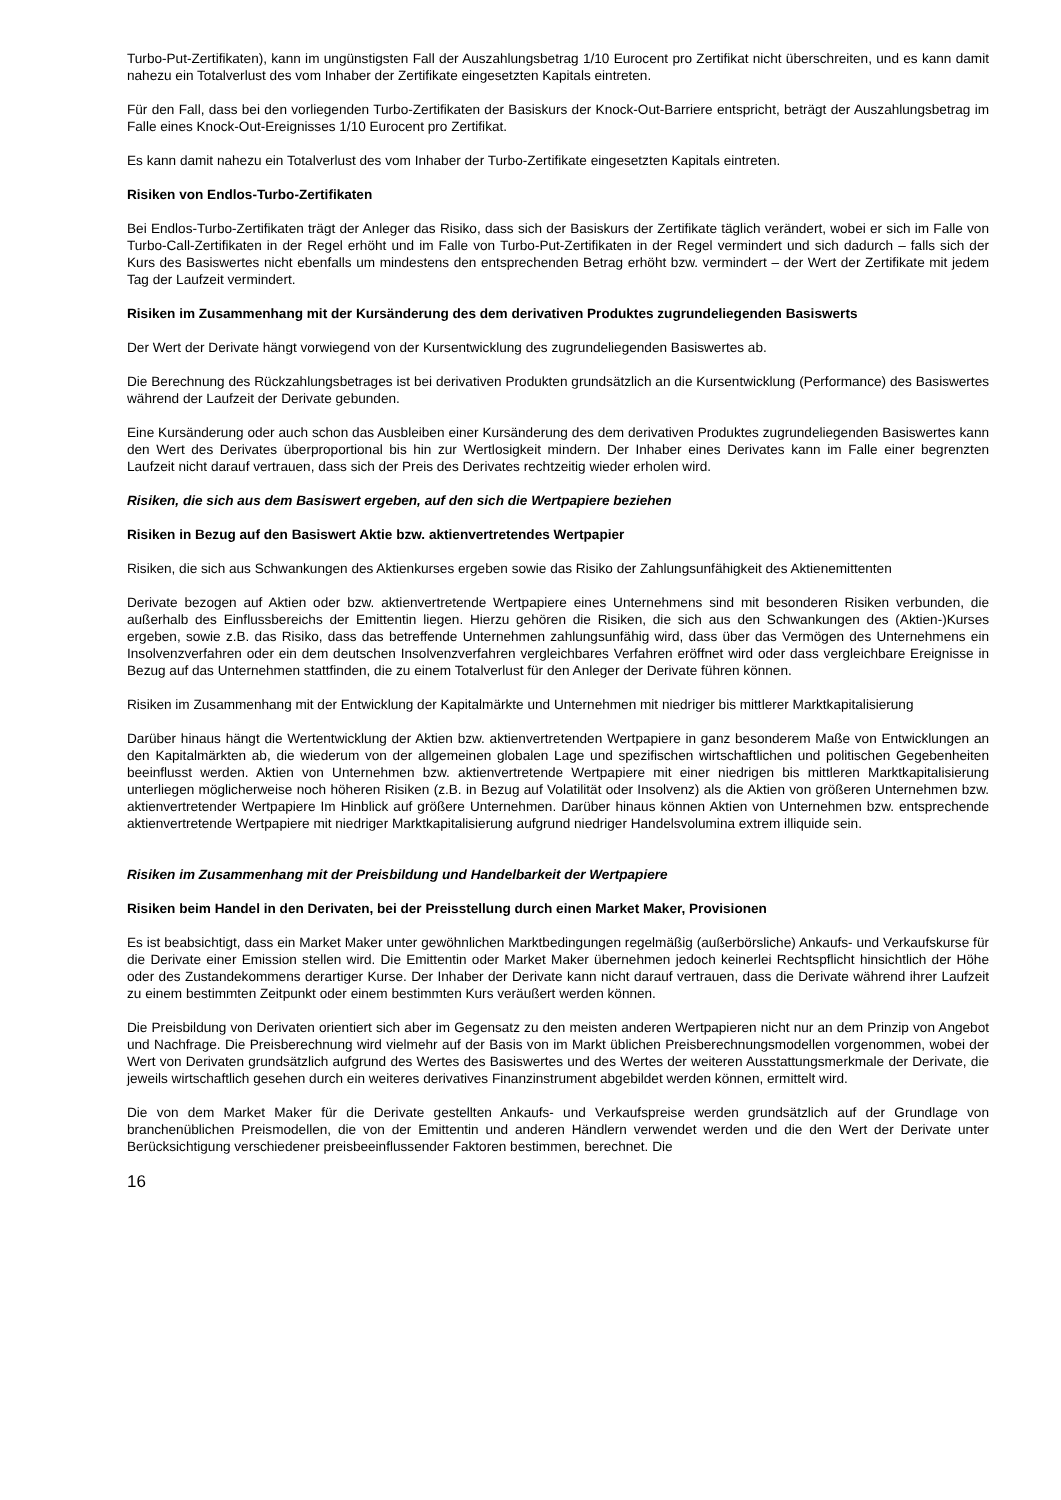Turbo-Put-Zertifikaten), kann im ungünstigsten Fall der Auszahlungsbetrag 1/10 Eurocent pro Zertifikat nicht überschreiten, und es kann damit nahezu ein Totalverlust des vom Inhaber der Zertifikate eingesetzten Kapitals eintreten.
Für den Fall, dass bei den vorliegenden Turbo-Zertifikaten der Basiskurs der Knock-Out-Barriere entspricht, beträgt der Auszahlungsbetrag im Falle eines Knock-Out-Ereignisses 1/10 Eurocent pro Zertifikat.
Es kann damit nahezu ein Totalverlust des vom Inhaber der Turbo-Zertifikate eingesetzten Kapitals eintreten.
Risiken von Endlos-Turbo-Zertifikaten
Bei Endlos-Turbo-Zertifikaten trägt der Anleger das Risiko, dass sich der Basiskurs der Zertifikate täglich verändert, wobei er sich im Falle von Turbo-Call-Zertifikaten in der Regel erhöht und im Falle von Turbo-Put-Zertifikaten in der Regel vermindert und sich dadurch – falls sich der Kurs des Basiswertes nicht ebenfalls um mindestens den entsprechenden Betrag erhöht bzw. vermindert – der Wert der Zertifikate mit jedem Tag der Laufzeit vermindert.
Risiken im Zusammenhang mit der Kursänderung des dem derivativen Produktes zugrundeliegenden Basiswerts
Der Wert der Derivate hängt vorwiegend von der Kursentwicklung des zugrundeliegenden Basiswertes ab.
Die Berechnung des Rückzahlungsbetrages ist bei derivativen Produkten grundsätzlich an die Kursentwicklung (Performance) des Basiswertes während der Laufzeit der Derivate gebunden.
Eine Kursänderung oder auch schon das Ausbleiben einer Kursänderung des dem derivativen Produktes zugrundeliegenden Basiswertes kann den Wert des Derivates überproportional bis hin zur Wertlosigkeit mindern. Der Inhaber eines Derivates kann im Falle einer begrenzten Laufzeit nicht darauf vertrauen, dass sich der Preis des Derivates rechtzeitig wieder erholen wird.
Risiken, die sich aus dem Basiswert ergeben, auf den sich die Wertpapiere beziehen
Risiken in Bezug auf den Basiswert Aktie bzw. aktienvertretendes Wertpapier
Risiken, die sich aus Schwankungen des Aktienkurses ergeben sowie das Risiko der Zahlungsunfähigkeit des Aktienemittenten
Derivate bezogen auf Aktien oder bzw. aktienvertretende Wertpapiere eines Unternehmens sind mit besonderen Risiken verbunden, die außerhalb des Einflussbereichs der Emittentin liegen. Hierzu gehören die Risiken, die sich aus den Schwankungen des (Aktien-)Kurses ergeben, sowie z.B. das Risiko, dass das betreffende Unternehmen zahlungsunfähig wird, dass über das Vermögen des Unternehmens ein Insolvenzverfahren oder ein dem deutschen Insolvenzverfahren vergleichbares Verfahren eröffnet wird oder dass vergleichbare Ereignisse in Bezug auf das Unternehmen stattfinden, die zu einem Totalverlust für den Anleger der Derivate führen können.
Risiken im Zusammenhang mit der Entwicklung der Kapitalmärkte und Unternehmen mit niedriger bis mittlerer Marktkapitalisierung
Darüber hinaus hängt die Wertentwicklung der Aktien bzw. aktienvertretenden Wertpapiere in ganz besonderem Maße von Entwicklungen an den Kapitalmärkten ab, die wiederum von der allgemeinen globalen Lage und spezifischen wirtschaftlichen und politischen Gegebenheiten beeinflusst werden. Aktien von Unternehmen bzw. aktienvertretende Wertpapiere mit einer niedrigen bis mittleren Marktkapitalisierung unterliegen möglicherweise noch höheren Risiken (z.B. in Bezug auf Volatilität oder Insolvenz) als die Aktien von größeren Unternehmen bzw. aktienvertretender Wertpapiere Im Hinblick auf größere Unternehmen. Darüber hinaus können Aktien von Unternehmen bzw. entsprechende aktienvertretende Wertpapiere mit niedriger Marktkapitalisierung aufgrund niedriger Handelsvolumina extrem illiquide sein.
Risiken im Zusammenhang mit der Preisbildung und Handelbarkeit der Wertpapiere
Risiken beim Handel in den Derivaten, bei der Preisstellung durch einen Market Maker, Provisionen
Es ist beabsichtigt, dass ein Market Maker unter gewöhnlichen Marktbedingungen regelmäßig (außerbörsliche) Ankaufs- und Verkaufskurse für die Derivate einer Emission stellen wird. Die Emittentin oder Market Maker übernehmen jedoch keinerlei Rechtspflicht hinsichtlich der Höhe oder des Zustandekommens derartiger Kurse. Der Inhaber der Derivate kann nicht darauf vertrauen, dass die Derivate während ihrer Laufzeit zu einem bestimmten Zeitpunkt oder einem bestimmten Kurs veräußert werden können.
Die Preisbildung von Derivaten orientiert sich aber im Gegensatz zu den meisten anderen Wertpapieren nicht nur an dem Prinzip von Angebot und Nachfrage. Die Preisberechnung wird vielmehr auf der Basis von im Markt üblichen Preisberechnungsmodellen vorgenommen, wobei der Wert von Derivaten grundsätzlich aufgrund des Wertes des Basiswertes und des Wertes der weiteren Ausstattungsmerkmale der Derivate, die jeweils wirtschaftlich gesehen durch ein weiteres derivatives Finanzinstrument abgebildet werden können, ermittelt wird.
Die von dem Market Maker für die Derivate gestellten Ankaufs- und Verkaufspreise werden grundsätzlich auf der Grundlage von branchenüblichen Preismodellen, die von der Emittentin und anderen Händlern verwendet werden und die den Wert der Derivate unter Berücksichtigung verschiedener preisbeeinflussender Faktoren bestimmen, berechnet. Die
16